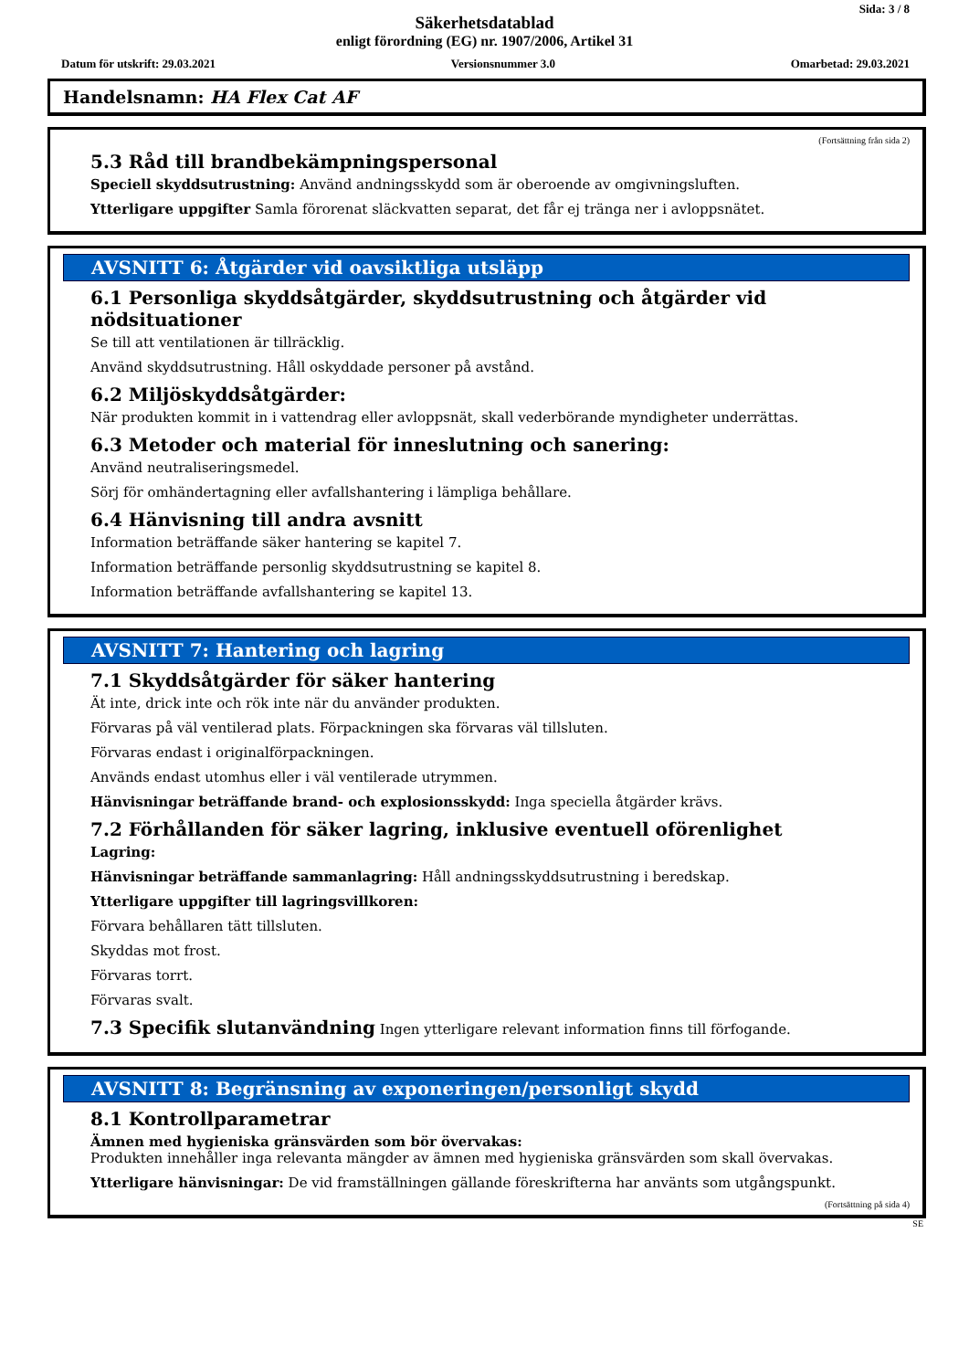Sida: 3 / 8
Säkerhetsdatablad
enligt förordning (EG) nr. 1907/2006, Artikel 31
Datum för utskrift: 29.03.2021 Versionsnummer 3.0 Omarbetad: 29.03.2021
Handelsnamn: HA Flex Cat AF
(Fortsättning från sida 2)
5.3 Råd till brandbekämpningspersonal
Speciell skyddsutrustning: Använd andningsskydd som är oberoende av omgivningsluften.
Ytterligare uppgifter Samla förorenat släckvatten separat, det får ej tränga ner i avloppsnätet.
AVSNITT 6: Åtgärder vid oavsiktliga utsläpp
6.1 Personliga skyddsåtgärder, skyddsutrustning och åtgärder vid nödsituationer
Se till att ventilationen är tillräcklig.
Använd skyddsutrustning. Håll oskyddade personer på avstånd.
6.2 Miljöskyddsåtgärder:
När produkten kommit in i vattendrag eller avloppsnät, skall vederbörande myndigheter underrättas.
6.3 Metoder och material för inneslutning och sanering:
Använd neutraliseringsmedel.
Sörj för omhändertagning eller avfallshantering i lämpliga behållare.
6.4 Hänvisning till andra avsnitt
Information beträffande säker hantering se kapitel 7.
Information beträffande personlig skyddsutrustning se kapitel 8.
Information beträffande avfallshantering se kapitel 13.
AVSNITT 7: Hantering och lagring
7.1 Skyddsåtgärder för säker hantering
Ät inte, drick inte och rök inte när du använder produkten.
Förvaras på väl ventilerad plats. Förpackningen ska förvaras väl tillsluten.
Förvaras endast i originalförpackningen.
Används endast utomhus eller i väl ventilerade utrymmen.
Hänvisningar beträffande brand- och explosionsskydd: Inga speciella åtgärder krävs.
7.2 Förhållanden för säker lagring, inklusive eventuell oförenlighet
Lagring:
Hänvisningar beträffande sammanlagring: Håll andningsskyddsutrustning i beredskap.
Ytterligare uppgifter till lagringsvillkoren:
Förvara behållaren tätt tillsluten.
Skyddas mot frost.
Förvaras torrt.
Förvaras svalt.
7.3 Specifik slutanvändning Ingen ytterligare relevant information finns till förfogande.
AVSNITT 8: Begränsning av exponeringen/personligt skydd
8.1 Kontrollparametrar
Ämnen med hygieniska gränsvärden som bör övervakas:
Produkten innehåller inga relevanta mängder av ämnen med hygieniska gränsvärden som skall övervakas.
Ytterligare hänvisningar: De vid framställningen gällande föreskrifterna har använts som utgångspunkt.
(Fortsättning på sida 4)
SE